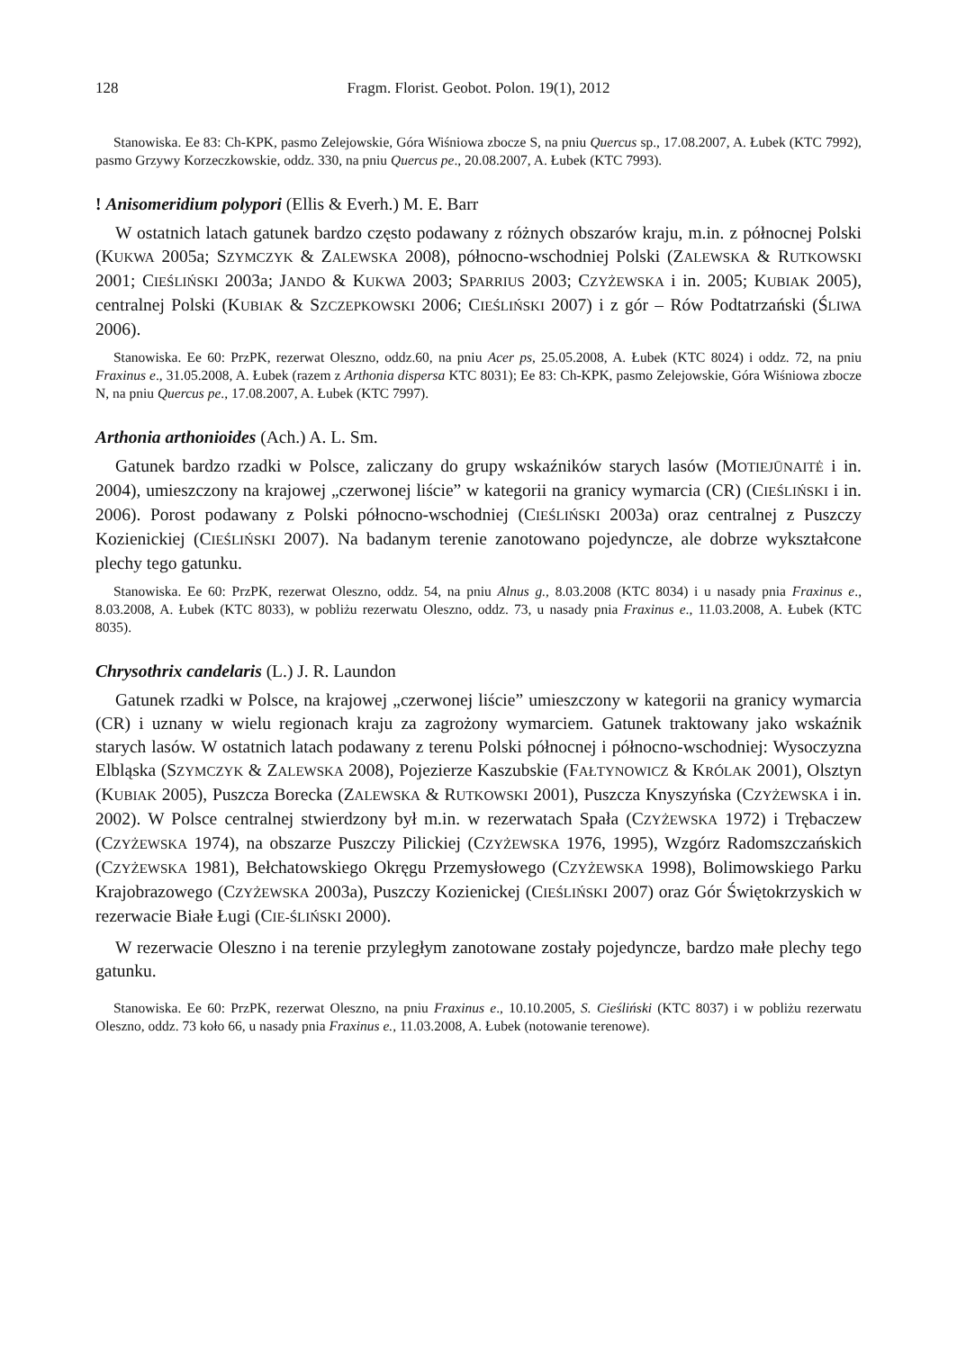128 Fragm. Florist. Geobot. Polon. 19(1), 2012
Stanowiska. Ee 83: Ch-KPK, pasmo Zelejowskie, Góra Wiśniowa zbocze S, na pniu Quercus sp., 17.08.2007, A. Łubek (KTC 7992), pasmo Grzywy Korzeczkowskie, oddz. 330, na pniu Quercus pe., 20.08.2007, A. Łubek (KTC 7993).
! Anisomeridium polypori (Ellis & Everh.) M. E. Barr
W ostatnich latach gatunek bardzo często podawany z różnych obszarów kraju, m.in. z północnej Polski (KUKWA 2005a; SZYMCZYK & ZALEWSKA 2008), północno-wschodniej Polski (ZALEWSKA & RUTKOWSKI 2001; CIEŚLIŃSKI 2003a; JANDO & KUKWA 2003; SPARRIUS 2003; CZYŻEWSKA i in. 2005; KUBIAK 2005), centralnej Polski (KUBIAK & SZCZEPKOWSKI 2006; CIEŚLIŃSKI 2007) i z gór – Rów Podtatrzański (ŚLIWA 2006).
Stanowiska. Ee 60: PrzPK, rezerwat Oleszno, oddz.60, na pniu Acer ps, 25.05.2008, A. Łubek (KTC 8024) i oddz. 72, na pniu Fraxinus e., 31.05.2008, A. Łubek (razem z Arthonia dispersa KTC 8031); Ee 83: Ch-KPK, pasmo Zelejowskie, Góra Wiśniowa zbocze N, na pniu Quercus pe., 17.08.2007, A. Łubek (KTC 7997).
Arthonia arthonioides (Ach.) A. L. Sm.
Gatunek bardzo rzadki w Polsce, zaliczany do grupy wskaźników starych lasów (MOTIEJŪNAITĖ i in. 2004), umieszczony na krajowej „czerwonej liście” w kategorii na granicy wymarcia (CR) (CIEŚLIŃSKI i in. 2006). Porost podawany z Polski północno-wschodniej (CIEŚLIŃSKI 2003a) oraz centralnej z Puszczy Kozienickiej (CIEŚLIŃSKI 2007). Na badanym terenie zanotowano pojedyncze, ale dobrze wykształcone plechy tego gatunku.
Stanowiska. Ee 60: PrzPK, rezerwat Oleszno, oddz. 54, na pniu Alnus g., 8.03.2008 (KTC 8034) i u nasady pnia Fraxinus e., 8.03.2008, A. Łubek (KTC 8033), w pobliżu rezerwatu Oleszno, oddz. 73, u nasady pnia Fraxinus e., 11.03.2008, A. Łubek (KTC 8035).
Chrysothrix candelaris (L.) J. R. Laundon
Gatunek rzadki w Polsce, na krajowej „czerwonej liście” umieszczony w kategorii na granicy wymarcia (CR) i uznany w wielu regionach kraju za zagrożony wymarciem. Gatunek traktowany jako wskaźnik starych lasów. W ostatnich latach podawany z terenu Polski północnej i północno-wschodniej: Wysoczyzna Elbląska (SZYMCZYK & ZALEWSKA 2008), Pojezierze Kaszubskie (FAŁTYNOWICZ & KRÓLAK 2001), Olsztyn (KUBIAK 2005), Puszcza Borecka (ZALEWSKA & RUTKOWSKI 2001), Puszcza Knyszyńska (CZYŻEWSKA i in. 2002). W Polsce centralnej stwierdzony był m.in. w rezerwatach Spała (CZYŻEWSKA 1972) i Trębaczew (CZYŻEWSKA 1974), na obszarze Puszczy Pilickiej (CZYŻEWSKA 1976, 1995), Wzgórz Radomszczańskich (CZYŻEWSKA 1981), Bełchatowskiego Okręgu Przemysłowego (CZYŻEWSKA 1998), Bolimowskiego Parku Krajobrazowego (CZYŻEWSKA 2003a), Puszczy Kozienickej (CIEŚLIŃSKI 2007) oraz Gór Świętokrzyskich w rezerwacie Białe Ługi (CIE-ŚLIŃSKI 2000).
W rezerwacie Oleszno i na terenie przyległym zanotowane zostały pojedyncze, bardzo małe plechy tego gatunku.
Stanowiska. Ee 60: PrzPK, rezerwat Oleszno, na pniu Fraxinus e., 10.10.2005, S. Cieśliński (KTC 8037) i w pobliżu rezerwatu Oleszno, oddz. 73 koło 66, u nasady pnia Fraxinus e., 11.03.2008, A. Łubek (notowanie terenowe).